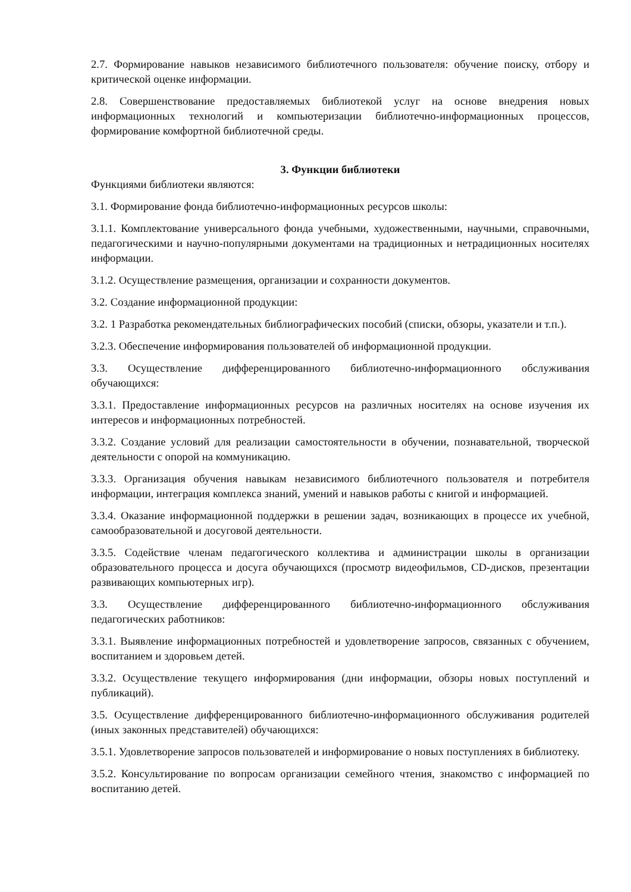2.7. Формирование навыков независимого библиотечного пользователя: обучение поиску, отбору и критической оценке информации.
2.8. Совершенствование предоставляемых библиотекой услуг на основе внедрения новых информационных технологий и компьютеризации библиотечно-информационных процессов, формирование комфортной библиотечной среды.
3. Функции библиотеки
Функциями библиотеки являются:
3.1. Формирование фонда библиотечно-информационных ресурсов школы:
3.1.1. Комплектование универсального фонда учебными, художественными, научными, справочными, педагогическими и научно-популярными документами на традиционных и нетрадиционных носителях информации.
3.1.2. Осуществление размещения, организации и сохранности документов.
3.2. Создание информационной продукции:
3.2. 1 Разработка рекомендательных библиографических пособий (списки, обзоры, указатели и т.п.).
3.2.3. Обеспечение информирования пользователей об информационной продукции.
3.3. Осуществление дифференцированного библиотечно-информационного обслуживания обучающихся:
3.3.1. Предоставление информационных ресурсов на различных носителях на основе изучения их интересов и информационных потребностей.
3.3.2. Создание условий для реализации самостоятельности в обучении, познавательной, творческой деятельности с опорой на коммуникацию.
3.3.3. Организация обучения навыкам независимого библиотечного пользователя и потребителя информации, интеграция комплекса знаний, умений и навыков работы с книгой и информацией.
3.3.4. Оказание информационной поддержки в решении задач, возникающих в процессе их учебной, самообразовательной и досуговой деятельности.
3.3.5. Содействие членам педагогического коллектива и администрации школы в организации образовательного процесса и досуга обучающихся (просмотр видеофильмов, CD-дисков, презентации развивающих компьютерных игр).
3.3. Осуществление дифференцированного библиотечно-информационного обслуживания педагогических работников:
3.3.1. Выявление информационных потребностей и удовлетворение запросов, связанных с обучением, воспитанием и здоровьем детей.
3.3.2. Осуществление текущего информирования (дни информации, обзоры новых поступлений и публикаций).
3.5. Осуществление дифференцированного библиотечно-информационного обслуживания родителей (иных законных представителей) обучающихся:
3.5.1. Удовлетворение запросов пользователей и информирование о новых поступлениях в библиотеку.
3.5.2. Консультирование по вопросам организации семейного чтения, знакомство с информацией по воспитанию детей.